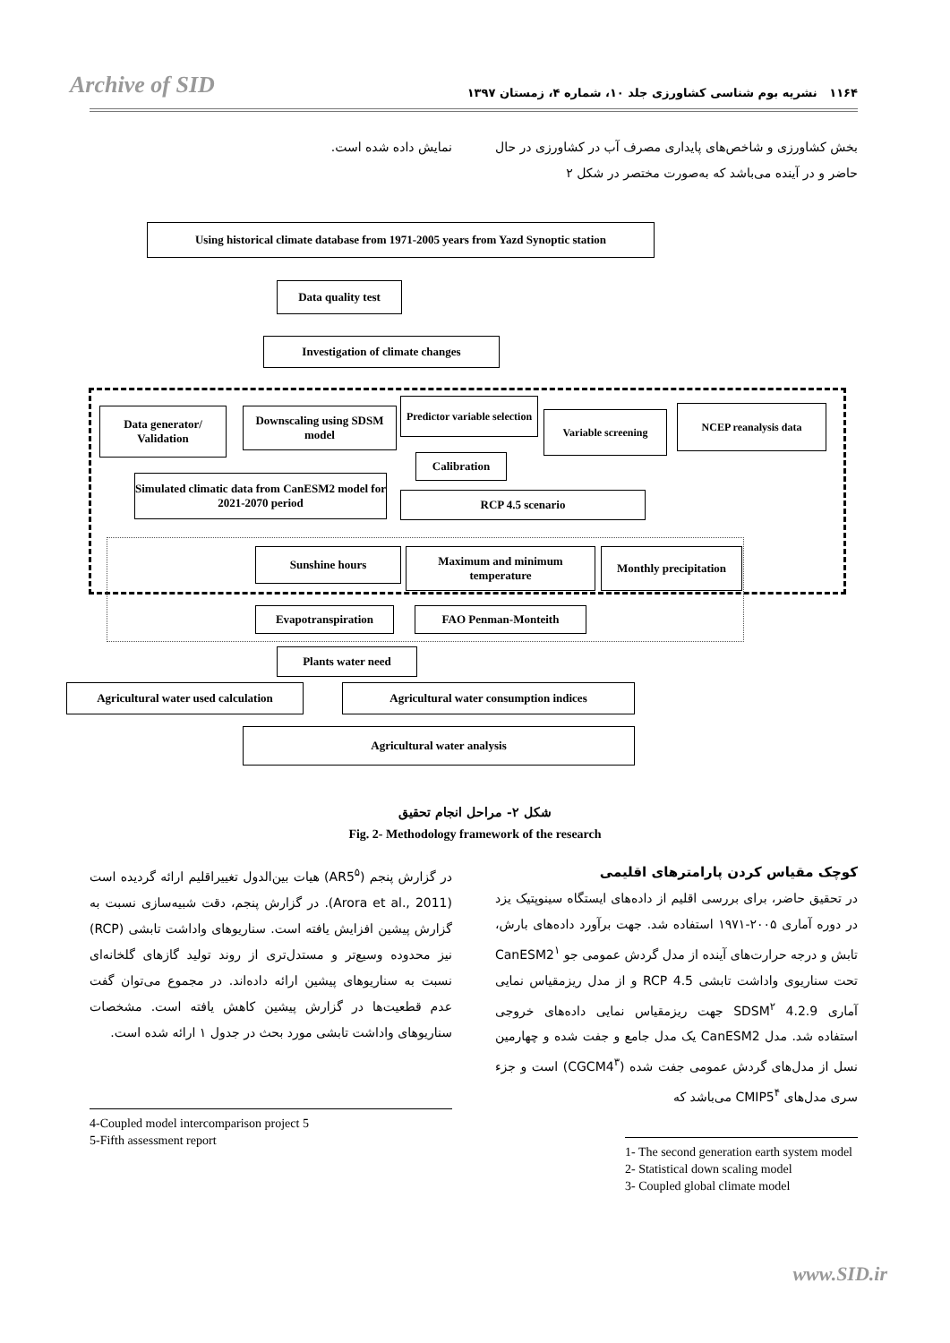Archive of SID ۱۱۶۴ نشریه بوم شناسی کشاورزی جلد ۱۰، شماره ۴، زمستان ۱۳۹۷
بخش کشاورزی و شاخص‌های پایداری مصرف آب در کشاورزی در حال حاضر و در آینده می‌باشد که به‌صورت مختصر در شکل ۲
نمایش داده شده است.
Using historical climate database from 1971-2005 years from Yazd Synoptic station
Data quality test
Investigation of climate changes
Data generator/ Validation
Downscaling using SDSM model
Predictor variable selection
Variable screening NCEP reanalysis data
Calibration
Simulated climatic data from CanESM2 model for 2021-2070 period
RCP 4.5 scenario
Sunshine hours
Maximum and minimum temperature
Monthly precipitation
Evapotranspiration FAO Penman-Monteith
Plants water need
Agricultural water used calculation
Agricultural water consumption indices
Agricultural water analysis
شکل ۲- مراحل انجام تحقیق
Fig. 2- Methodology framework of the research
کوچک مقیاس کردن پارامترهای اقلیمی
در تحقیق حاضر، برای بررسی اقلیم از داده‌های ایستگاه سینوپتیک یزد در دوره آماری ۲۰۰۵-۱۹۷۱ استفاده شد. جهت برآورد داده‌های بارش، تابش و درجه حرارت‌های آینده از مدل گردش عمومی جو CanESM2<sup>۱</sup> تحت سناریوی واداشت تابشی RCP 4.5 و از مدل ریزمقیاس نمایی آماری SDSM<sup>۲</sup> 4.2.9 جهت ریزمقیاس نمایی داده‌های خروجی استفاده شد. مدل CanESM2 یک مدل جامع و جفت شده و چهارمین نسل از مدل‌های گردش عمومی جفت شده (CGCM4<sup>۳</sup>) است و جزء سری مدل‌های CMIP5<sup>۴</sup> می‌باشد که
1- The second generation earth system model
2- Statistical down scaling model
3- Coupled global climate model
در گزارش پنجم (AR5<sup>۵</sup>) هیات بین‌الدول تغییراقلیم ارائه گردیده است (Arora et al., 2011). در گزارش پنجم، دقت شبیه‌سازی نسبت به گزارش پیشین افزایش یافته است. سناریوهای واداشت تابشی (RCP) نیز محدوده وسیع‌تر و مستدل‌تری از روند تولید گازهای گلخانه‌ای نسبت به سناریوهای پیشین ارائه داده‌اند. در مجموع می‌توان گفت عدم قطعیت‌ها در گزارش پیشین کاهش یافته است. مشخصات سناریوهای واداشت تابشی مورد بحث در جدول ۱ ارائه شده است.
4-Coupled model intercomparison project 5
5-Fifth assessment report
www.SID.ir